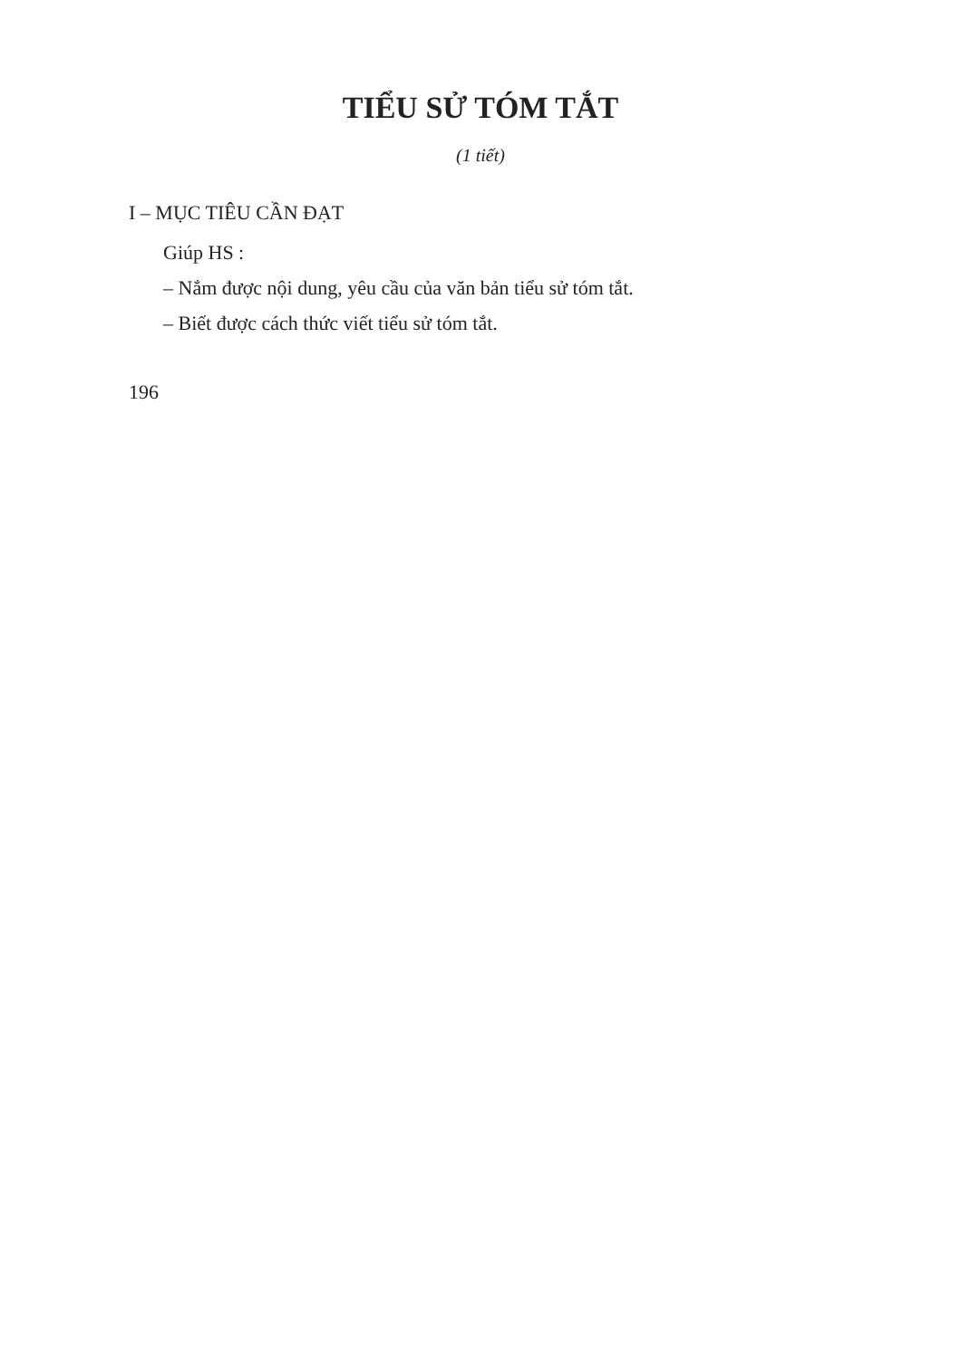TIỂU SỬ TÓM TẮT
(1 tiết)
I – MỤC TIÊU CẦN ĐẠT
Giúp HS :
– Nắm được nội dung, yêu cầu của văn bản tiểu sử tóm tắt.
– Biết được cách thức viết tiểu sử tóm tắt.
196